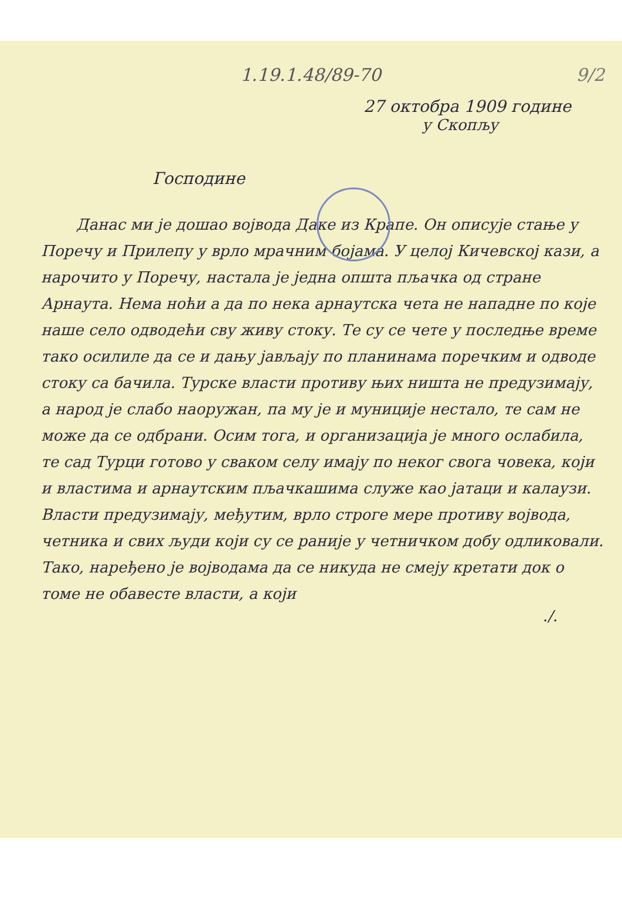9/2
1.19.1.48/89-70
27 октобра 1909 године
у Скопљу
Господине
Данас ми је дошао војвода Даке из Крапе. Он описује стање у Поречу и Прилепу у врло мрачним бојама. У целој Кичевској кази, а нарочито у Поречу, настала је једна општа пљачка од стране Арнаута. Нема ноћи а да по нека арнаутска чета не нападне по које наше село одводећи сву живу стоку. Те су се чете у последње време тако осилиле да се и дању јављају по планинама поречким и одводе стоку са бачила. Турске власти противу њих ништа не предузимају, а народ је слабо наоружан, па му је и муниције нестало, те сам не може да се одбрани. Осим тога, и организација је много ослабила, те сад Турци готово у сваком селу имају по неког свога човека, који и властима и арнаутским пљачкашима служе као јатаци и калаузи. Власти предузимају, међутим, врло строге мере противу војвода, четника и свих људи који су се раније у четничком добу одликовали. Тако, наређено је војводама да се никуда не смеју кретати док о томе не обавесте власти, а који
./.